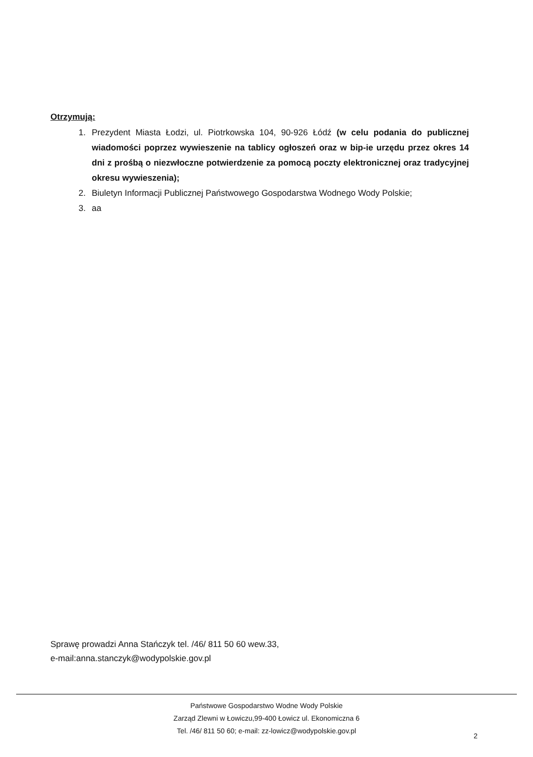Otrzymują:
1. Prezydent Miasta Łodzi, ul. Piotrkowska 104, 90-926 Łódź (w celu podania do publicznej wiadomości poprzez wywieszenie na tablicy ogłoszeń oraz w bip-ie urzędu przez okres 14 dni z prośbą o niezwłoczne potwierdzenie za pomocą poczty elektronicznej oraz tradycyjnej okresu wywieszenia);
2. Biuletyn Informacji Publicznej Państwowego Gospodarstwa Wodnego Wody Polskie;
3. aa
Sprawę prowadzi Anna Stańczyk tel. /46/ 811 50 60 wew.33,
e-mail:anna.stanczyk@wodypolskie.gov.pl
Państwowe Gospodarstwo Wodne Wody Polskie
Zarząd Zlewni w Łowiczu,99-400 Łowicz ul. Ekonomiczna 6
Tel. /46/ 811 50 60; e-mail: zz-lowicz@wodypolskie.gov.pl
2